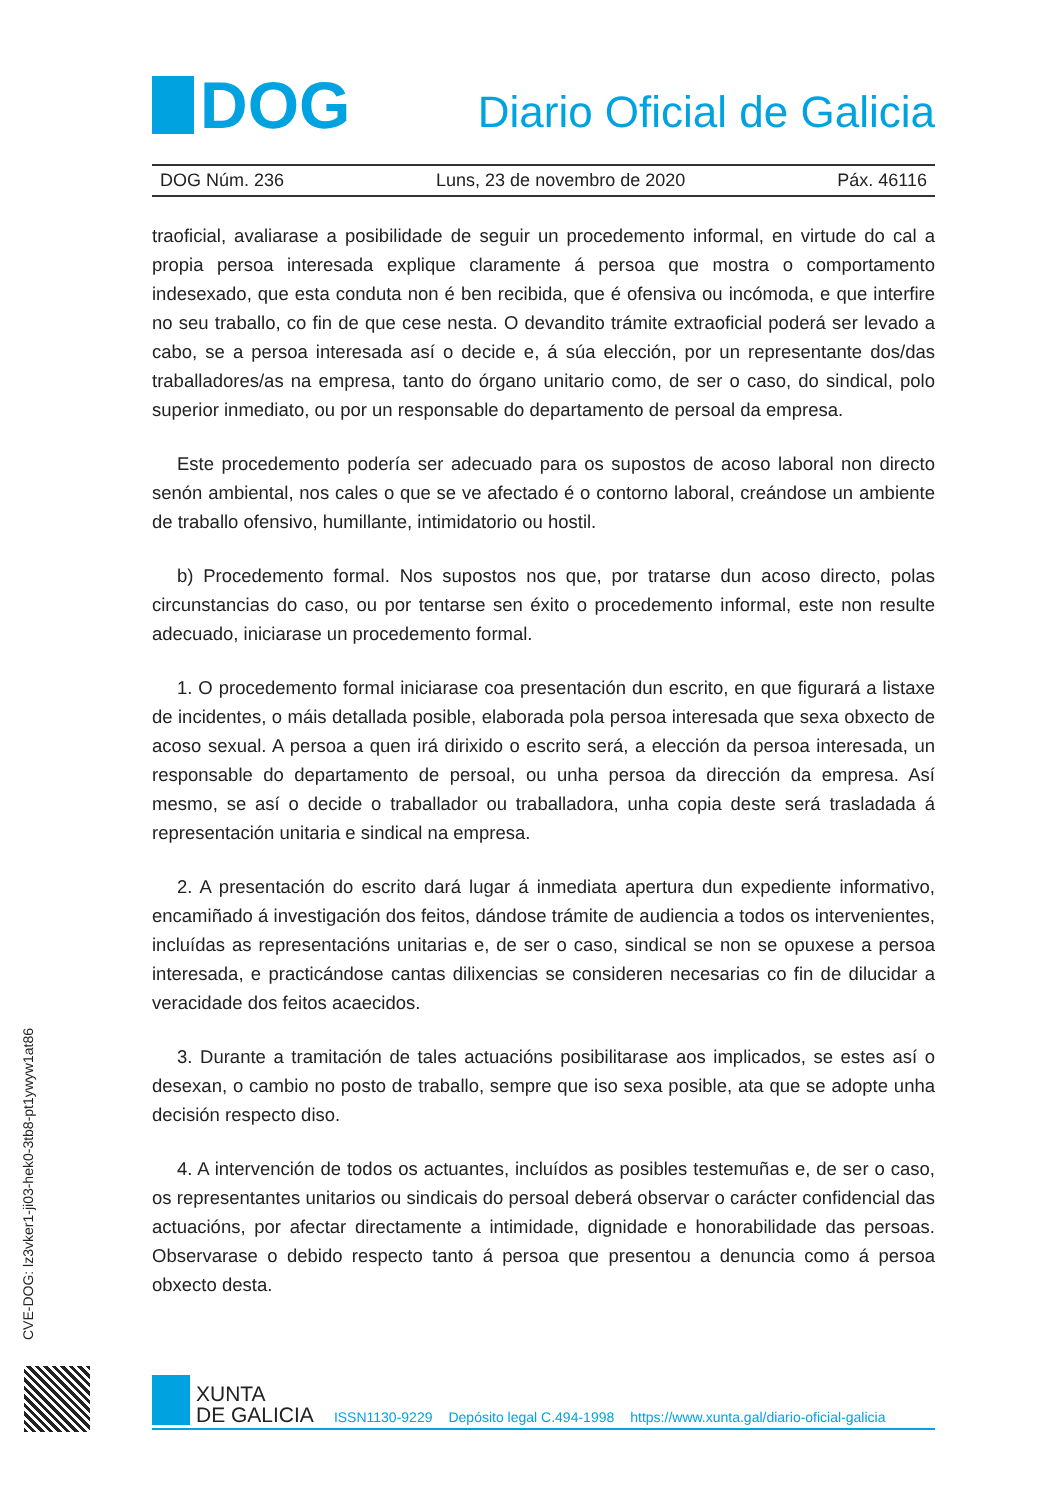DOG
Diario Oficial de Galicia
DOG Núm. 236 Luns, 23 de novembro de 2020 Páx. 46116
traoficial, avaliarase a posibilidade de seguir un procedemento informal, en virtude do cal a propia persoa interesada explique claramente á persoa que mostra o comportamento indesexado, que esta conduta non é ben recibida, que é ofensiva ou incómoda, e que interfire no seu traballo, co fin de que cese nesta. O devandito trámite extraoficial poderá ser levado a cabo, se a persoa interesada así o decide e, á súa elección, por un representante dos/das traballadores/as na empresa, tanto do órgano unitario como, de ser o caso, do sindical, polo superior inmediato, ou por un responsable do departamento de persoal da empresa.
Este procedemento podería ser adecuado para os supostos de acoso laboral non directo senón ambiental, nos cales o que se ve afectado é o contorno laboral, creándose un ambiente de traballo ofensivo, humillante, intimidatorio ou hostil.
b) Procedemento formal. Nos supostos nos que, por tratarse dun acoso directo, polas circunstancias do caso, ou por tentarse sen éxito o procedemento informal, este non resulte adecuado, iniciarase un procedemento formal.
1. O procedemento formal iniciarase coa presentación dun escrito, en que figurará a listaxe de incidentes, o máis detallada posible, elaborada pola persoa interesada que sexa obxecto de acoso sexual. A persoa a quen irá dirixido o escrito será, a elección da persoa interesada, un responsable do departamento de persoal, ou unha persoa da dirección da empresa. Así mesmo, se así o decide o traballador ou traballadora, unha copia deste será trasladada á representación unitaria e sindical na empresa.
2. A presentación do escrito dará lugar á inmediata apertura dun expediente informativo, encamiñado á investigación dos feitos, dándose trámite de audiencia a todos os intervenientes, incluídas as representacións unitarias e, de ser o caso, sindical se non se opuxese a persoa interesada, e practicándose cantas dilixencias se consideren necesarias co fin de dilucidar a veracidade dos feitos acaecidos.
3. Durante a tramitación de tales actuacións posibilitarase aos implicados, se estes así o desexan, o cambio no posto de traballo, sempre que iso sexa posible, ata que se adopte unha decisión respecto diso.
4. A intervención de todos os actuantes, incluídos as posibles testemuñas e, de ser o caso, os representantes unitarios ou sindicais do persoal deberá observar o carácter confidencial das actuacións, por afectar directamente a intimidade, dignidade e honorabilidade das persoas. Observarase o debido respecto tanto á persoa que presentou a denuncia como á persoa obxecto desta.
CVE-DOG: lz3vker1-ji03-hek0-3tb8-pt1ywyw1at86
XUNTA
DE GALICIA
ISSN1130-9229 Depósito legal C.494-1998 https://www.xunta.gal/diario-oficial-galicia